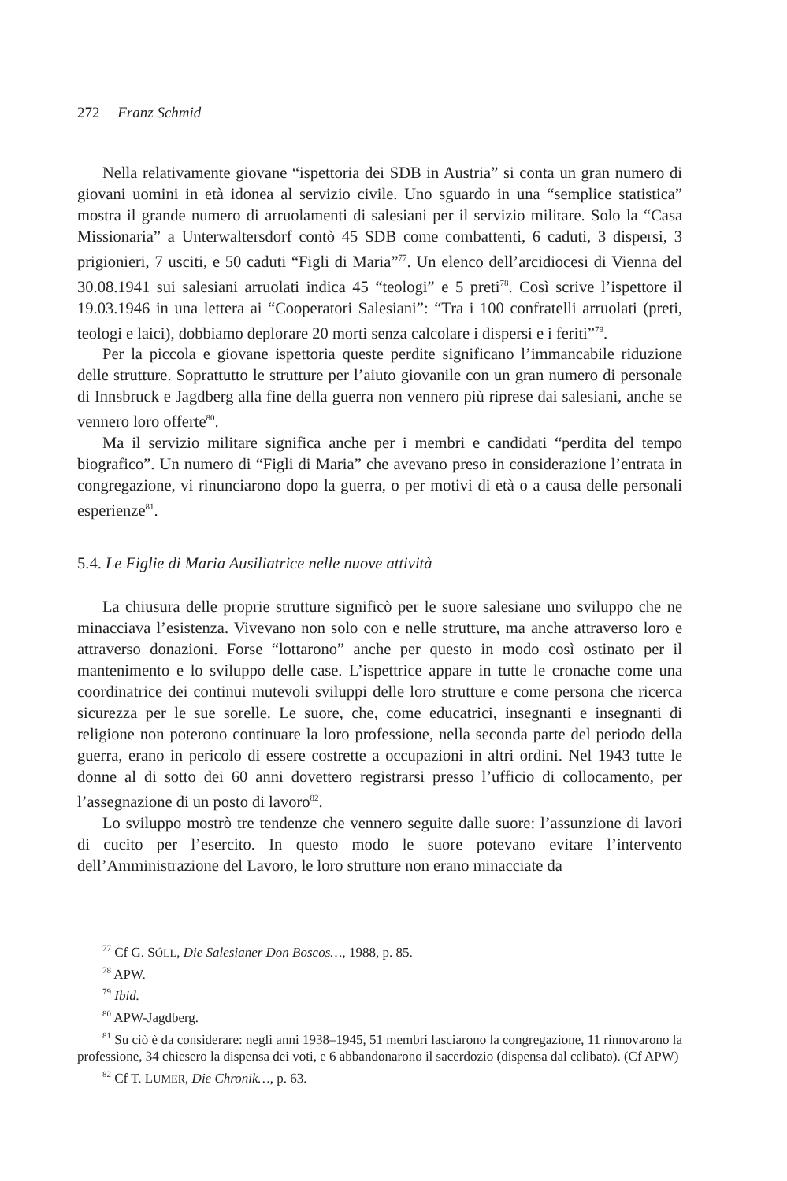272 Franz Schmid
Nella relativamente giovane “ispettoria dei SDB in Austria” si conta un gran numero di giovani uomini in età idonea al servizio civile. Uno sguardo in una “semplice statistica” mostra il grande numero di arruolamenti di salesiani per il servizio militare. Solo la “Casa Missionaria” a Unterwaltersdorf contò 45 SDB come combattenti, 6 caduti, 3 dispersi, 3 prigionieri, 7 usciti, e 50 caduti “Figli di Maria”<sup>77</sup>. Un elenco dell’arcidiocesi di Vienna del 30.08.1941 sui salesiani arruolati indica 45 “teologi” e 5 preti<sup>78</sup>. Così scrive l’ispettore il 19.03.1946 in una lettera ai “Cooperatori Salesiani”: “Tra i 100 confratelli arruolati (preti, teologi e laici), dobbiamo deplorare 20 morti senza calcolare i dispersi e i feriti”<sup>79</sup>.
Per la piccola e giovane ispettoria queste perdite significano l’immancabile riduzione delle strutture. Soprattutto le strutture per l’aiuto giovanile con un gran numero di personale di Innsbruck e Jagdberg alla fine della guerra non vennero più riprese dai salesiani, anche se vennero loro offerte<sup>80</sup>.
Ma il servizio militare significa anche per i membri e candidati “perdita del tempo biografico”. Un numero di “Figli di Maria” che avevano preso in considerazione l’entrata in congregazione, vi rinunciarono dopo la guerra, o per motivi di età o a causa delle personali esperienze<sup>81</sup>.
5.4. Le Figlie di Maria Ausiliatrice nelle nuove attività
La chiusura delle proprie strutture significò per le suore salesiane uno sviluppo che ne minacciava l’esistenza. Vivevano non solo con e nelle strutture, ma anche attraverso loro e attraverso donazioni. Forse “lottarono” anche per questo in modo così ostinato per il mantenimento e lo sviluppo delle case. L’ispettrice appare in tutte le cronache come una coordinatrice dei continui mutevoli sviluppi delle loro strutture e come persona che ricerca sicurezza per le sue sorelle. Le suore, che, come educatrici, insegnanti e insegnanti di religione non poterono continuare la loro professione, nella seconda parte del periodo della guerra, erano in pericolo di essere costrette a occupazioni in altri ordini. Nel 1943 tutte le donne al di sotto dei 60 anni dovettero registrarsi presso l’ufficio di collocamento, per l’assegnazione di un posto di lavoro<sup>82</sup>.
Lo sviluppo mostrò tre tendenze che vennero seguite dalle suore: l’assunzione di lavori di cucito per l’esercito. In questo modo le suore potevano evitare l’intervento dell’Amministrazione del Lavoro, le loro strutture non erano minacciate da
<sup>77</sup> Cf G. SÖLL, Die Salesianer Don Boscos…, 1988, p. 85.
<sup>78</sup> APW.
<sup>79</sup> Ibid.
<sup>80</sup> APW-Jagdberg.
<sup>81</sup> Su ciò è da considerare: negli anni 1938–1945, 51 membri lasciarono la congregazione, 11 rinnovarono la professione, 34 chiesero la dispensa dei voti, e 6 abbandonarono il sacerdozio (dispensa dal celibato). (Cf APW)
<sup>82</sup> Cf T. LUMER, Die Chronik…, p. 63.